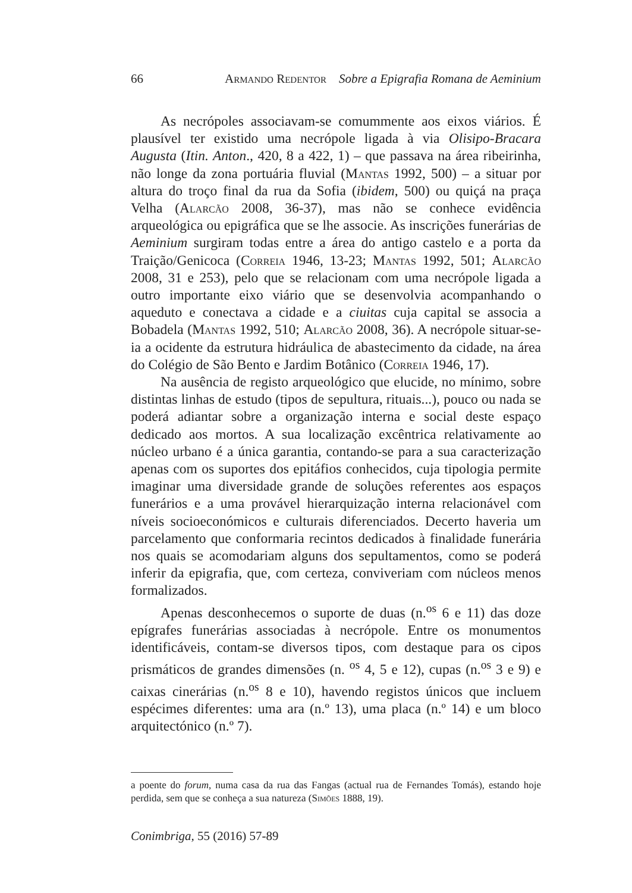66 Armando Redentor Sobre a Epigrafia Romana de Aeminium
As necrópoles associavam-se comummente aos eixos viários. É plausível ter existido uma necrópole ligada à via Olisipo-Bracara Augusta (Itin. Anton., 420, 8 a 422, 1) – que passava na área ribeirinha, não longe da zona portuária fluvial (Mantas 1992, 500) – a situar por altura do troço final da rua da Sofia (ibidem, 500) ou quiçá na praça Velha (Alarcão 2008, 36-37), mas não se conhece evidência arqueológica ou epigráfica que se lhe associe. As inscrições funerárias de Aeminium surgiram todas entre a área do antigo castelo e a porta da Traição/Genicoca (Correia 1946, 13-23; Mantas 1992, 501; Alarcão 2008, 31 e 253), pelo que se relacionam com uma necrópole ligada a outro importante eixo viário que se desenvolvia acompanhando o aqueduto e conectava a cidade e a ciuitas cuja capital se associa a Bobadela (Mantas 1992, 510; Alarcão 2008, 36). A necrópole situar-se-ia a ocidente da estrutura hidráulica de abastecimento da cidade, na área do Colégio de São Bento e Jardim Botânico (Correia 1946, 17).
Na ausência de registo arqueológico que elucide, no mínimo, sobre distintas linhas de estudo (tipos de sepultura, rituais...), pouco ou nada se poderá adiantar sobre a organização interna e social deste espaço dedicado aos mortos. A sua localização excêntrica relativamente ao núcleo urbano é a única garantia, contando-se para a sua caracterização apenas com os suportes dos epitáfios conhecidos, cuja tipologia permite imaginar uma diversidade grande de soluções referentes aos espaços funerários e a uma provável hierarquização interna relacionável com níveis socioeconómicos e culturais diferenciados. Decerto haveria um parcelamento que conformaria recintos dedicados à finalidade funerária nos quais se acomodariam alguns dos sepultamentos, como se poderá inferir da epigrafia, que, com certeza, conviveriam com núcleos menos formalizados.
Apenas desconhecemos o suporte de duas (n.<sup>os</sup> 6 e 11) das doze epígrafes funerárias associadas à necrópole. Entre os monumentos identificáveis, contam-se diversos tipos, com destaque para os cipos prismáticos de grandes dimensões (n. <sup>os</sup> 4, 5 e 12), cupas (n.<sup>os</sup> 3 e 9) e caixas cinerárias (n.<sup>os</sup> 8 e 10), havendo registos únicos que incluem espécimes diferentes: uma ara (n.º 13), uma placa (n.º 14) e um bloco arquitectónico (n.º 7).
a poente do forum, numa casa da rua das Fangas (actual rua de Fernandes Tomás), estando hoje perdida, sem que se conheça a sua natureza (Simões 1888, 19).
Conimbriga, 55 (2016) 57-89